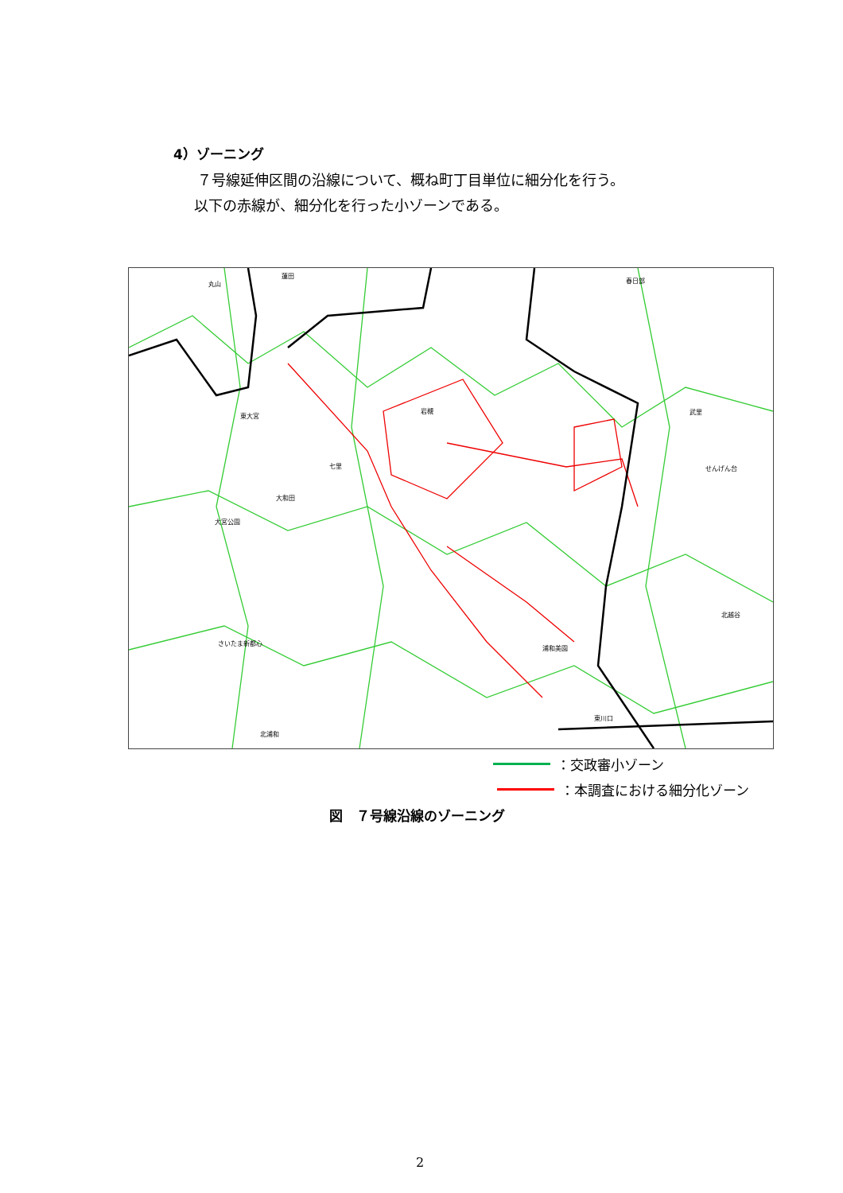4）ゾーニング
７号線延伸区間の沿線について、概ね町丁目単位に細分化を行う。
以下の赤線が、細分化を行った小ゾーンである。
丸山 蓮田 春日部 岩槻 七里 大和田 大宮公園 さいたま新都心 浦和美園 東川口 せんげん台 北越谷 北浦和 東大宮 武里
：交政審小ゾーン
：本調査における細分化ゾーン
図　７号線沿線のゾーニング
2